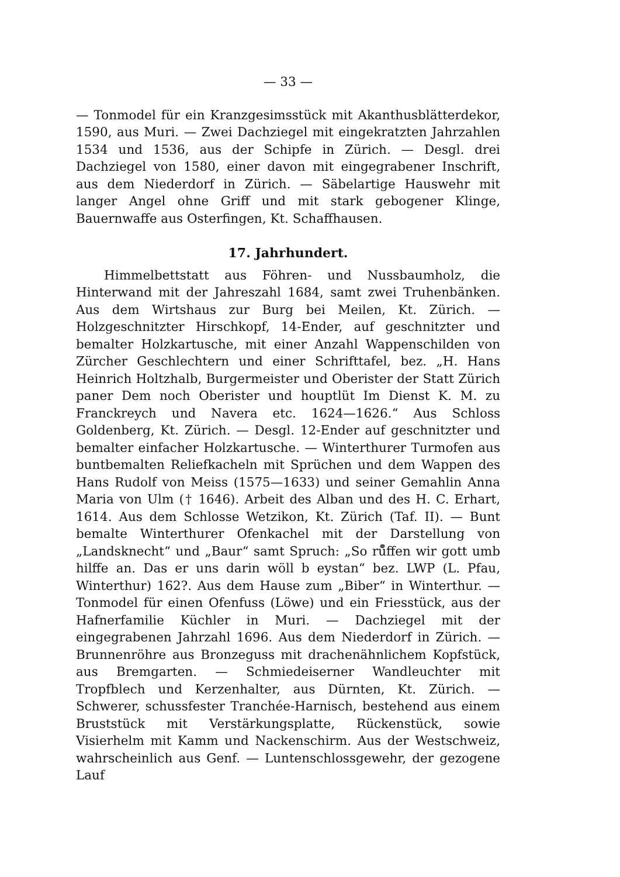— 33 —
— Tonmodel für ein Kranzgesimsstück mit Akanthusblätterdekor, 1590, aus Muri. — Zwei Dachziegel mit eingekratzten Jahrzahlen 1534 und 1536, aus der Schipfe in Zürich. — Desgl. drei Dachziegel von 1580, einer davon mit eingegrabener Inschrift, aus dem Niederdorf in Zürich. — Säbelartige Hauswehr mit langer Angel ohne Griff und mit stark gebogener Klinge, Bauernwaffe aus Osterfingen, Kt. Schaffhausen.
17. Jahrhundert.
Himmelbettstatt aus Föhren- und Nussbaumholz, die Hinterwand mit der Jahreszahl 1684, samt zwei Truhenbänken. Aus dem Wirtshaus zur Burg bei Meilen, Kt. Zürich. — Holzgeschnitzter Hirschkopf, 14-Ender, auf geschnitzter und bemalter Holzkartusche, mit einer Anzahl Wappenschilden von Zürcher Geschlechtern und einer Schrifttafel, bez. „H. Hans Heinrich Holtzhalb, Burgermeister und Oberister der Statt Zürich paner Dem noch Oberister und houptlüt Im Dienst K. M. zu Franckreych und Navera etc. 1624—1626.“ Aus Schloss Goldenberg, Kt. Zürich. — Desgl. 12-Ender auf geschnitzter und bemalter einfacher Holzkartusche. — Winterthurer Turmofen aus buntbemalten Reliefkacheln mit Sprüchen und dem Wappen des Hans Rudolf von Meiss (1575—1633) und seiner Gemahlin Anna Maria von Ulm († 1646). Arbeit des Alban und des H. C. Erhart, 1614. Aus dem Schlosse Wetzikon, Kt. Zürich (Taf. II). — Bunt bemalte Winterthurer Ofenkachel mit der Darstellung von „Landsknecht“ und „Baur“ samt Spruch: „So rů̊ffen wir gott umb hilffe an. Das er uns darin wöll b eystan“ bez. LWP (L. Pfau, Winterthur) 162?. Aus dem Hause zum „Biber“ in Winterthur. — Tonmodel für einen Ofenfuss (Löwe) und ein Friesstück, aus der Hafnerfamilie Küchler in Muri. — Dachziegel mit der eingegrabenen Jahrzahl 1696. Aus dem Niederdorf in Zürich. — Brunnenröhre aus Bronzeguss mit drachenähnlichem Kopfstück, aus Bremgarten. — Schmiedeiserner Wandleuchter mit Tropfblech und Kerzenhalter, aus Dürnten, Kt. Zürich. — Schwerer, schussfester Tranchée-Harnisch, bestehend aus einem Bruststück mit Verstärkungsplatte, Rückenstück, sowie Visierhelm mit Kamm und Nackenschirm. Aus der Westschweiz, wahrscheinlich aus Genf. — Luntenschlossgewehr, der gezogene Lauf